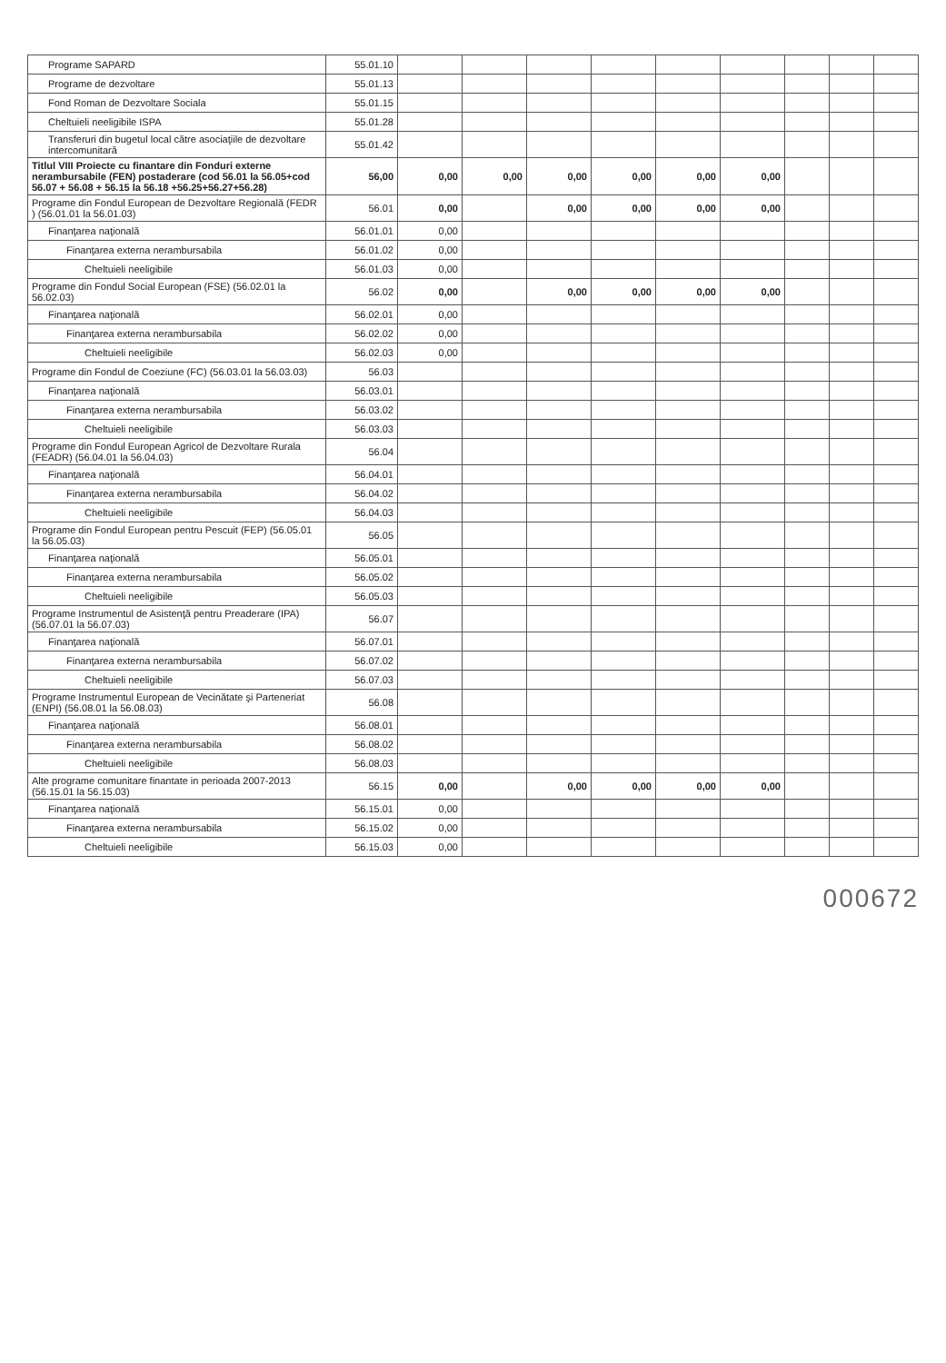| Programe SAPARD | 55.01.10 | | | | | | | | | |
| Programe de dezvoltare | 55.01.13 | | | | | | | | | |
| Fond Roman de Dezvoltare Sociala | 55.01.15 | | | | | | | | | |
| Cheltuieli neeligibile ISPA | 55.01.28 | | | | | | | | | |
| Transferuri din bugetul local către asociaţiile de dezvoltare intercomunitară | 55.01.42 | | | | | | | | | |
| Titlul VIII Proiecte cu finantare din Fonduri externe nerambursabile (FEN) postaderare (cod 56.01 la 56.05+cod 56.07 + 56.08 + 56.15 la 56.18 +56.25+56.27+56.28) | 56,00 | 0,00 | 0,00 | 0,00 | 0,00 | 0,00 | 0,00 | | | |
| Programe din Fondul European de Dezvoltare Regională (FEDR ) (56.01.01 la 56.01.03) | 56.01 | 0,00 | | 0,00 | 0,00 | 0,00 | 0,00 | | | |
| Finanţarea naţională | 56.01.01 | 0,00 | | | | | | | | |
| Finanţarea externa nerambursabila | 56.01.02 | 0,00 | | | | | | | | |
| Cheltuieli neeligibile | 56.01.03 | 0,00 | | | | | | | | |
| Programe din Fondul Social European (FSE) (56.02.01 la 56.02.03) | 56.02 | 0,00 | | 0,00 | 0,00 | 0,00 | 0,00 | | | |
| Finanţarea naţională | 56.02.01 | 0,00 | | | | | | | | |
| Finanţarea externa nerambursabila | 56.02.02 | 0,00 | | | | | | | | |
| Cheltuieli neeligibile | 56.02.03 | 0,00 | | | | | | | | |
| Programe din Fondul de Coeziune (FC) (56.03.01 la 56.03.03) | 56.03 | | | | | | | | | |
| Finanţarea naţională | 56.03.01 | | | | | | | | | |
| Finanţarea externa nerambursabila | 56.03.02 | | | | | | | | | |
| Cheltuieli neeligibile | 56.03.03 | | | | | | | | | |
| Programe din Fondul European Agricol de Dezvoltare Rurala (FEADR) (56.04.01 la 56.04.03) | 56.04 | | | | | | | | | |
| Finanţarea naţională | 56.04.01 | | | | | | | | | |
| Finanţarea externa nerambursabila | 56.04.02 | | | | | | | | | |
| Cheltuieli neeligibile | 56.04.03 | | | | | | | | | |
| Programe din Fondul European pentru Pescuit (FEP) (56.05.01 la 56.05.03) | 56.05 | | | | | | | | | |
| Finanţarea naţională | 56.05.01 | | | | | | | | | |
| Finanţarea externa nerambursabila | 56.05.02 | | | | | | | | | |
| Cheltuieli neeligibile | 56.05.03 | | | | | | | | | |
| Programe Instrumentul de Asistenţă pentru Preaderare (IPA) (56.07.01 la 56.07.03) | 56.07 | | | | | | | | | |
| Finanţarea naţională | 56.07.01 | | | | | | | | | |
| Finanţarea externa nerambursabila | 56.07.02 | | | | | | | | | |
| Cheltuieli neeligibile | 56.07.03 | | | | | | | | | |
| Programe Instrumentul European de Vecinătate şi Parteneriat (ENPI) (56.08.01 la 56.08.03) | 56.08 | | | | | | | | | |
| Finanţarea naţională | 56.08.01 | | | | | | | | | |
| Finanţarea externa nerambursabila | 56.08.02 | | | | | | | | | |
| Cheltuieli neeligibile | 56.08.03 | | | | | | | | | |
| Alte programe comunitare finantate in perioada 2007-2013 (56.15.01 la 56.15.03) | 56.15 | 0,00 | | 0,00 | 0,00 | 0,00 | 0,00 | | | |
| Finanţarea naţională | 56.15.01 | 0,00 | | | | | | | | |
| Finanţarea externa nerambursabila | 56.15.02 | 0,00 | | | | | | | | |
| Cheltuieli neeligibile | 56.15.03 | 0,00 | | | | | | | | |
000672